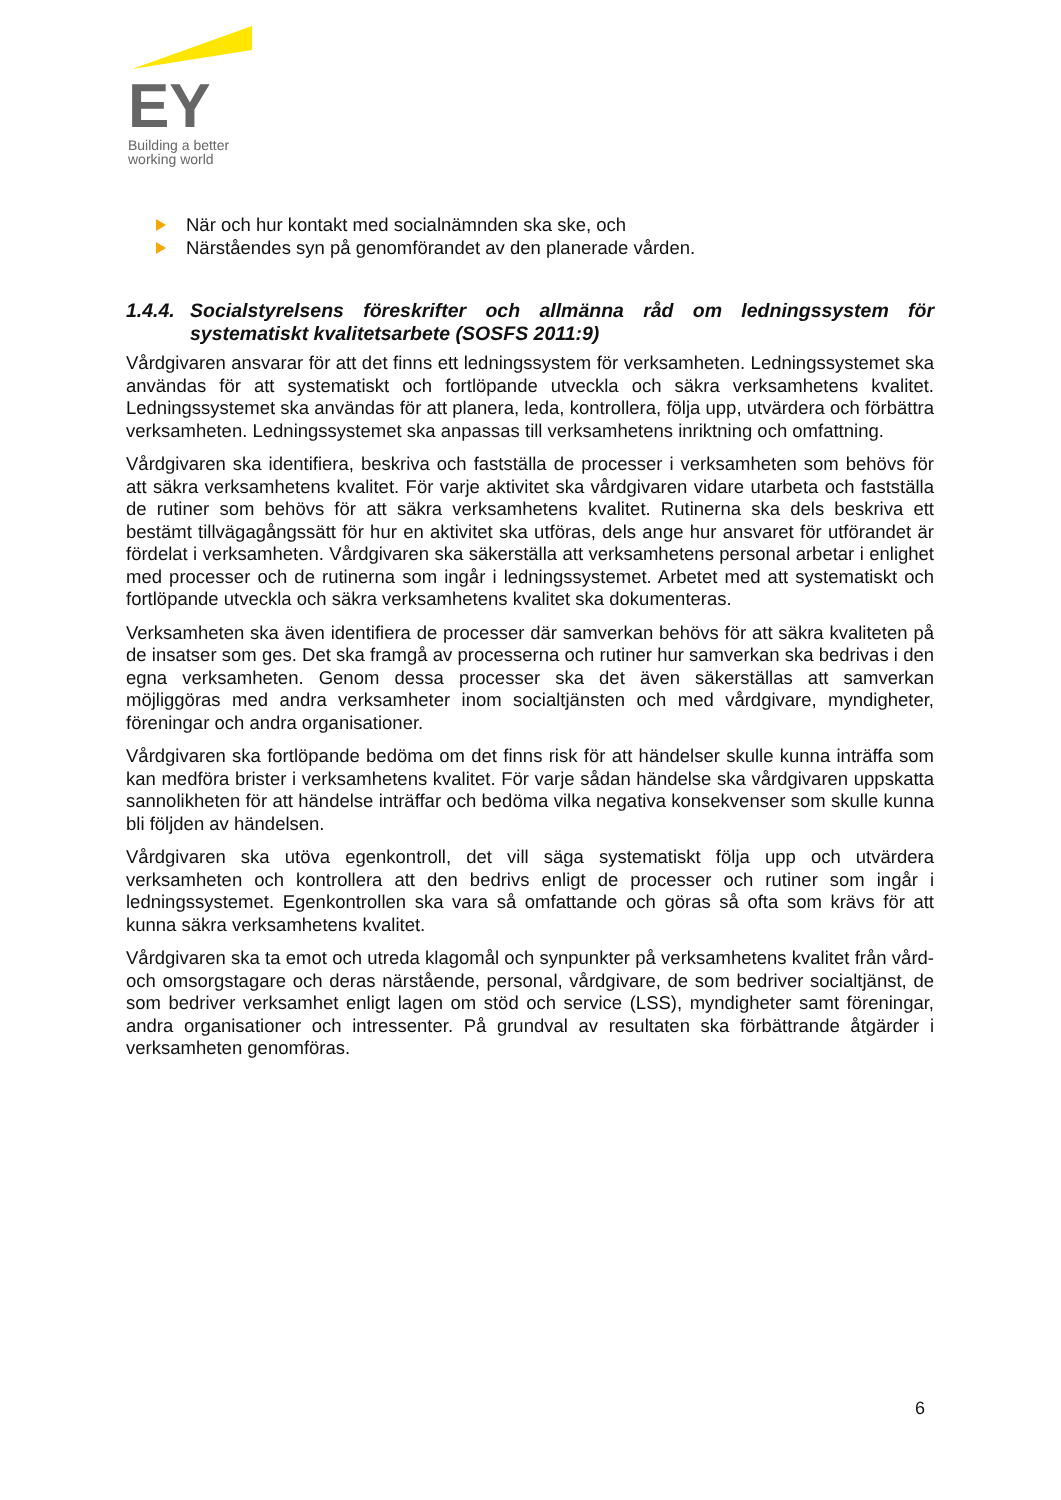EY
Building a better
working world
När och hur kontakt med socialnämnden ska ske, och
Närståendes syn på genomförandet av den planerade vården.
1.4.4. Socialstyrelsens föreskrifter och allmänna råd om ledningssystem för systematiskt kvalitetsarbete (SOSFS 2011:9)
Vårdgivaren ansvarar för att det finns ett ledningssystem för verksamheten. Ledningssystemet ska användas för att systematiskt och fortlöpande utveckla och säkra verksamhetens kvalitet. Ledningssystemet ska användas för att planera, leda, kontrollera, följa upp, utvärdera och förbättra verksamheten. Ledningssystemet ska anpassas till verksamhetens inriktning och omfattning.
Vårdgivaren ska identifiera, beskriva och fastställa de processer i verksamheten som behövs för att säkra verksamhetens kvalitet. För varje aktivitet ska vårdgivaren vidare utarbeta och fastställa de rutiner som behövs för att säkra verksamhetens kvalitet. Rutinerna ska dels beskriva ett bestämt tillvägagångssätt för hur en aktivitet ska utföras, dels ange hur ansvaret för utförandet är fördelat i verksamheten. Vårdgivaren ska säkerställa att verksamhetens personal arbetar i enlighet med processer och de rutinerna som ingår i ledningssystemet. Arbetet med att systematiskt och fortlöpande utveckla och säkra verksamhetens kvalitet ska dokumenteras.
Verksamheten ska även identifiera de processer där samverkan behövs för att säkra kvaliteten på de insatser som ges. Det ska framgå av processerna och rutiner hur samverkan ska bedrivas i den egna verksamheten. Genom dessa processer ska det även säkerställas att samverkan möjliggöras med andra verksamheter inom socialtjänsten och med vårdgivare, myndigheter, föreningar och andra organisationer.
Vårdgivaren ska fortlöpande bedöma om det finns risk för att händelser skulle kunna inträffa som kan medföra brister i verksamhetens kvalitet. För varje sådan händelse ska vårdgivaren uppskatta sannolikheten för att händelse inträffar och bedöma vilka negativa konsekvenser som skulle kunna bli följden av händelsen.
Vårdgivaren ska utöva egenkontroll, det vill säga systematiskt följa upp och utvärdera verksamheten och kontrollera att den bedrivs enligt de processer och rutiner som ingår i ledningssystemet. Egenkontrollen ska vara så omfattande och göras så ofta som krävs för att kunna säkra verksamhetens kvalitet.
Vårdgivaren ska ta emot och utreda klagomål och synpunkter på verksamhetens kvalitet från vård- och omsorgstagare och deras närstående, personal, vårdgivare, de som bedriver socialtjänst, de som bedriver verksamhet enligt lagen om stöd och service (LSS), myndigheter samt föreningar, andra organisationer och intressenter. På grundval av resultaten ska förbättrande åtgärder i verksamheten genomföras.
6